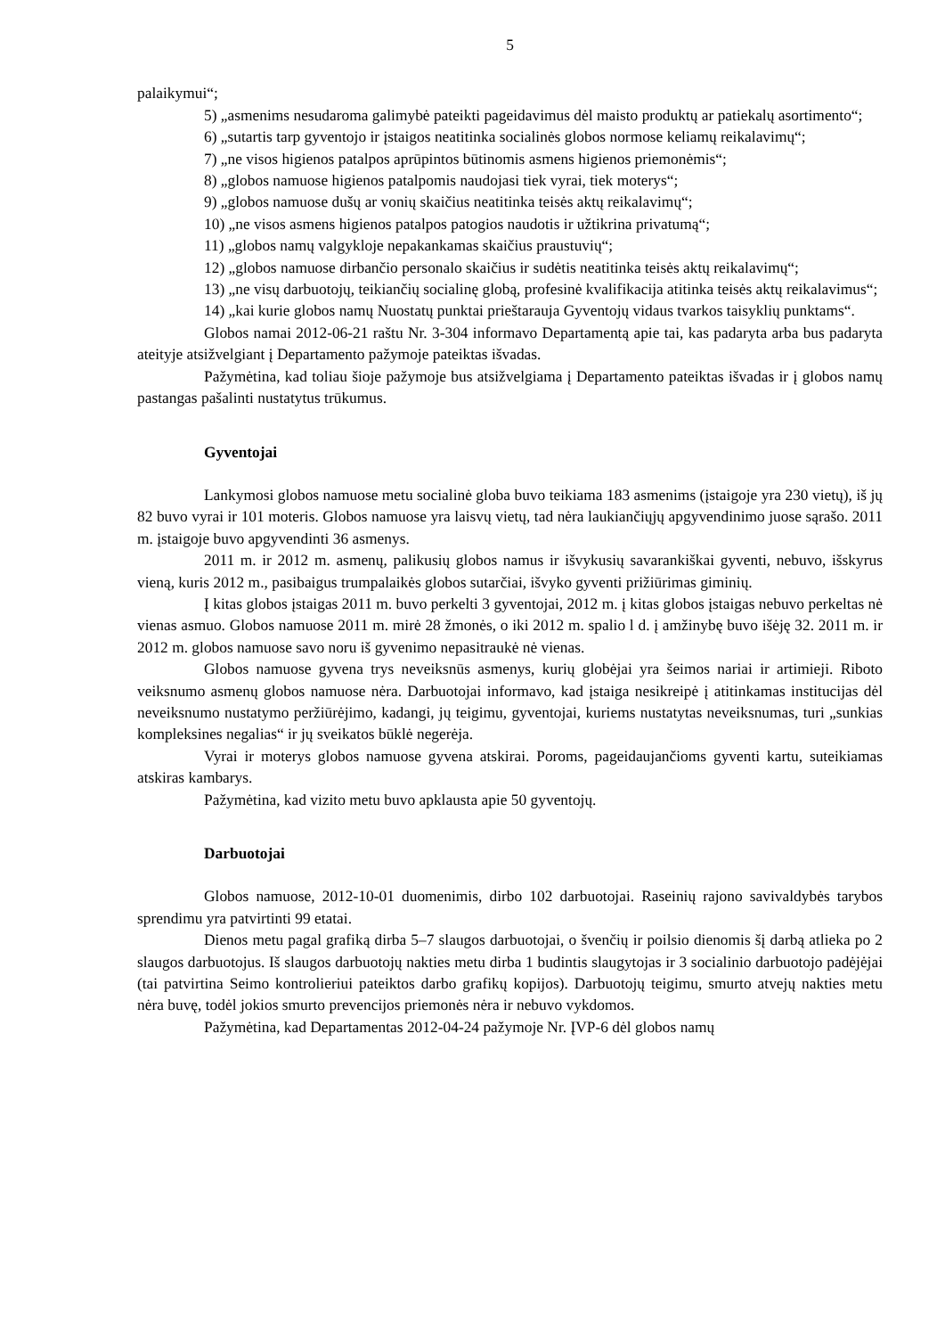5
palaikymui“;
5) „asmenims nesudaroma galimybė pateikti pageidavimus dėl maisto produktų ar patiekalų asortimento“;
6) „sutartis tarp gyventojo ir įstaigos neatitinka socialinės globos normose keliamų reikalavimų“;
7) „ne visos higienos patalpos aprūpintos būtinomis asmens higienos priemonėmis“;
8) „globos namuose higienos patalpomis naudojasi tiek vyrai, tiek moterys“;
9) „globos namuose dušų ar vonių skaičius neatitinka teisės aktų reikalavimų“;
10) „ne visos asmens higienos patalpos patogios naudotis ir užtikrina privatumą“;
11) „globos namų valgykloje nepakankamas skaičius praustuvių“;
12) „globos namuose dirbančio personalo skaičius ir sudėtis neatitinka teisės aktų reikalavimų“;
13) „ne visų darbuotojų, teikiančių socialinę globą, profesinė kvalifikacija atitinka teisės aktų reikalavimus“;
14) „kai kurie globos namų Nuostatų punktai prieštarauja Gyventojų vidaus tvarkos taisyklių punktams“.
Globos namai 2012-06-21 raštu Nr. 3-304 informavo Departamentą apie tai, kas padaryta arba bus padaryta ateityje atsižvelgiant į Departamento pažymoje pateiktas išvadas.
Pažymėtina, kad toliau šioje pažymoje bus atsižvelgiama į Departamento pateiktas išvadas ir į globos namų pastangas pašalinti nustatytus trūkumus.
Gyventojai
Lankymosi globos namuose metu socialinė globa buvo teikiama 183 asmenims (įstaigoje yra 230 vietų), iš jų 82 buvo vyrai ir 101 moteris. Globos namuose yra laisvų vietų, tad nėra laukiančiųjų apgyvendinimo juose sąrašo. 2011 m. įstaigoje buvo apgyvendinti 36 asmenys.
2011 m. ir 2012 m. asmenų, palikusių globos namus ir išvykusių savarankiškai gyventi, nebuvo, išskyrus vieną, kuris 2012 m., pasibaigus trumpalaikės globos sutarčiai, išvyko gyventi prižiūrimas giminių.
Į kitas globos įstaigas 2011 m. buvo perkelti 3 gyventojai, 2012 m. į kitas globos įstaigas nebuvo perkeltas nė vienas asmuo. Globos namuose 2011 m. mirė 28 žmonės, o iki 2012 m. spalio l d. į amžinybę buvo išėję 32. 2011 m. ir 2012 m. globos namuose savo noru iš gyvenimo nepasitraukė nė vienas.
Globos namuose gyvena trys neveiksnūs asmenys, kurių globėjai yra šeimos nariai ir artimieji. Riboto veiksnumo asmenų globos namuose nėra. Darbuotojai informavo, kad įstaiga nesikreipė į atitinkamas institucijas dėl neveiksnumo nustatymo peržiūrėjimo, kadangi, jų teigimu, gyventojai, kuriems nustatytas neveiksnumas, turi „sunkias kompleksines negalias“ ir jų sveikatos būklė negerėja.
Vyrai ir moterys globos namuose gyvena atskirai. Poroms, pageidaujančioms gyventi kartu, suteikiamas atskiras kambarys.
Pažymėtina, kad vizito metu buvo apklausta apie 50 gyventojų.
Darbuotojai
Globos namuose, 2012-10-01 duomenimis, dirbo 102 darbuotojai. Raseinių rajono savivaldybės tarybos sprendimu yra patvirtinti 99 etatai.
Dienos metu pagal grafiką dirba 5–7 slaugos darbuotojai, o švenčių ir poilsio dienomis šį darbą atlieka po 2 slaugos darbuotojus. Iš slaugos darbuotojų nakties metu dirba 1 budintis slaugytojas ir 3 socialinio darbuotojo padėjėjai (tai patvirtina Seimo kontrolieriui pateiktos darbo grafikų kopijos). Darbuotojų teigimu, smurto atvejų nakties metu nėra buvę, todėl jokios smurto prevencijos priemonės nėra ir nebuvo vykdomos.
Pažymėtina, kad Departamentas 2012-04-24 pažymoje Nr. ĮVP-6 dėl globos namų